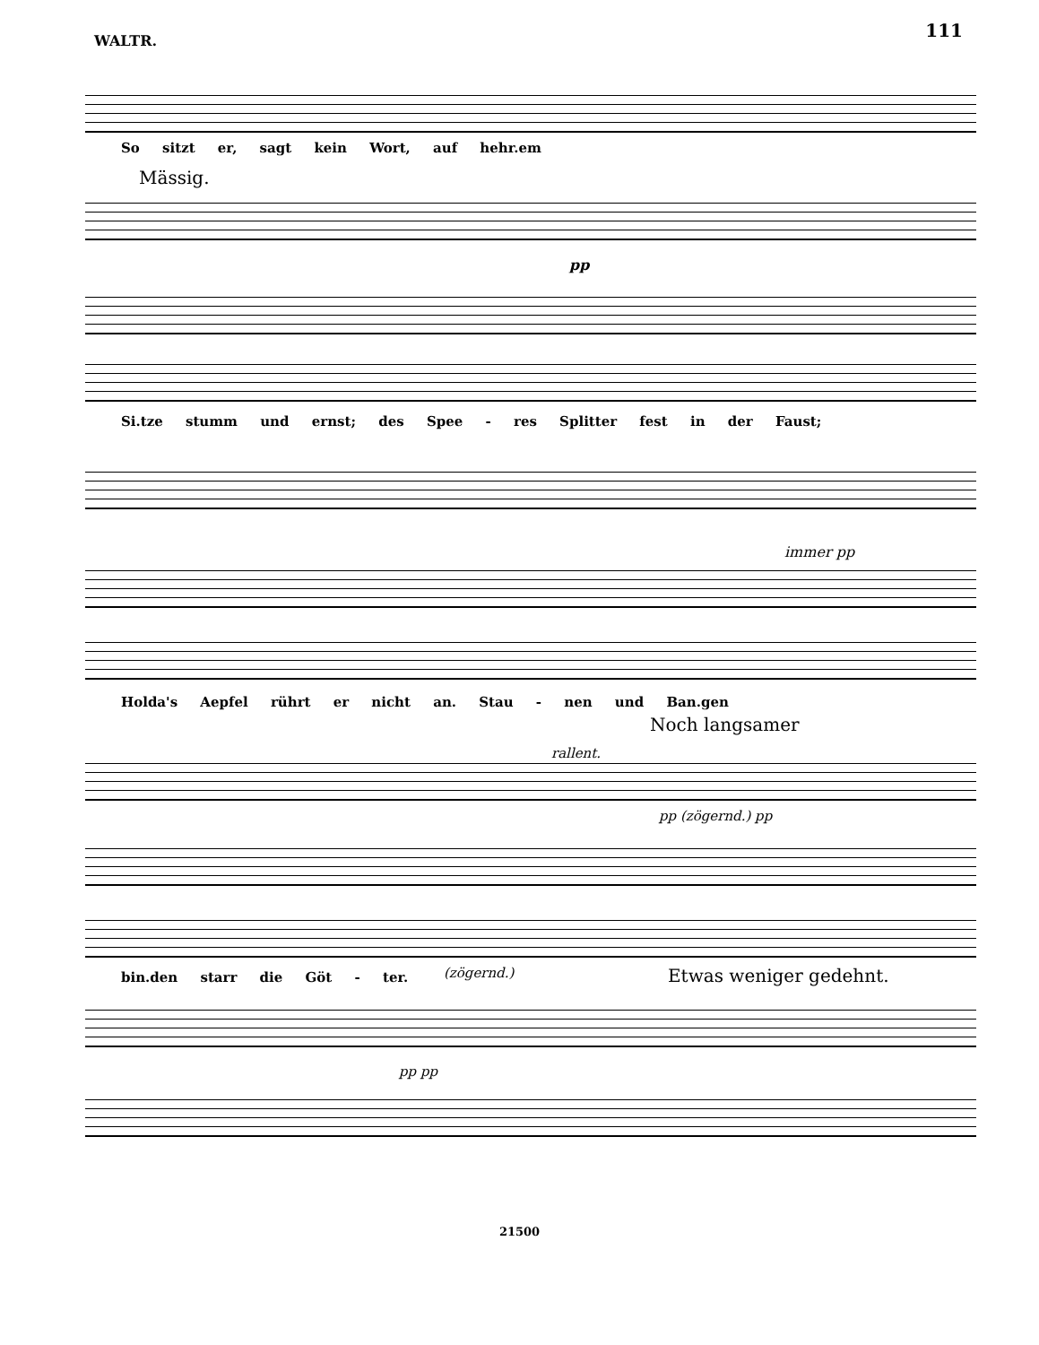111
WALTR.
So sitzt er, sagt kein Wort, auf hehr.em
Mässig.
pp
Si.tze stumm und ernst; des Spee - res Splitter fest in der Faust;
immer pp
Holda's Aepfel rührt er nicht an. Stau - nen und Ban.gen
Noch langsamer
rallent.
pp (zögernd.) pp
bin.den starr die Göt - ter. (zögernd.) Etwas weniger gedehnt.
pp pp
21500